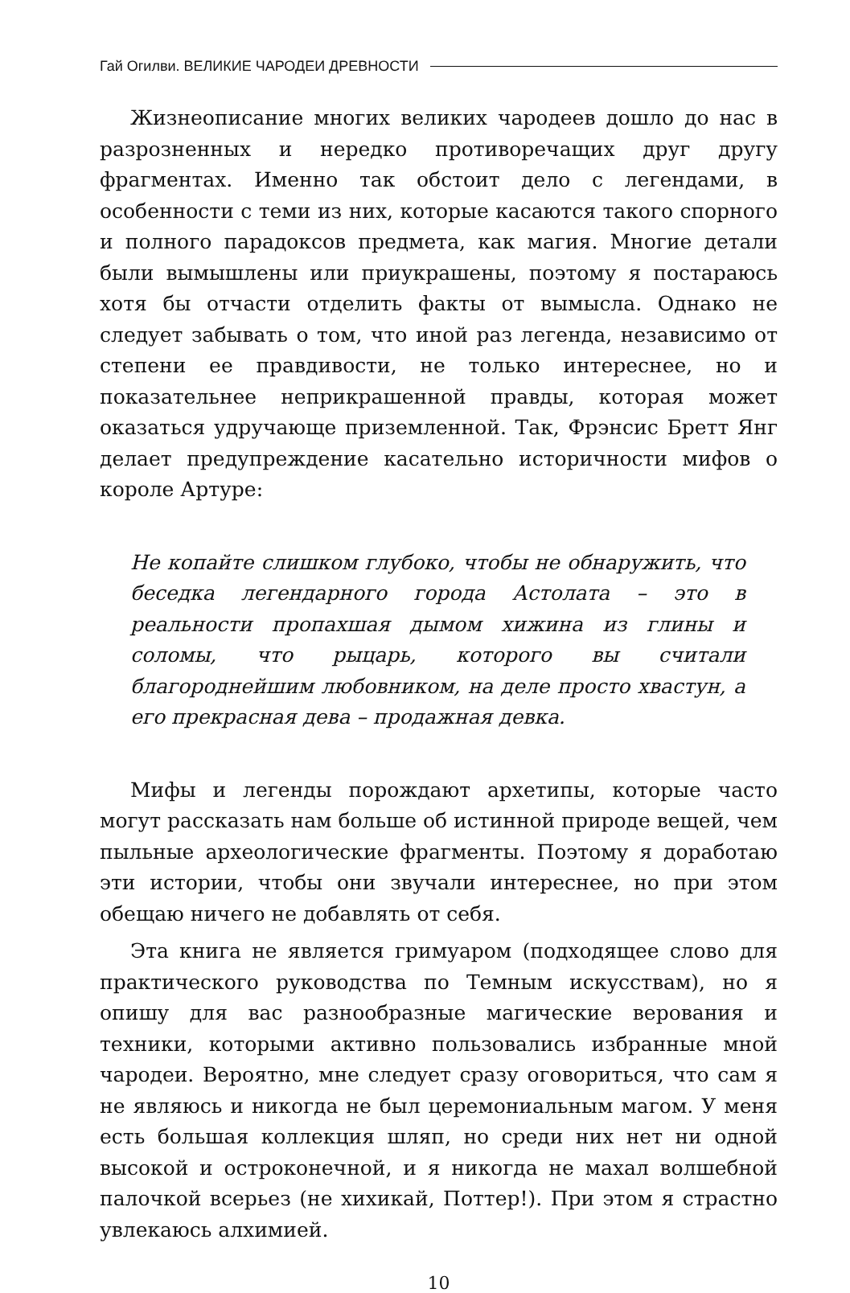Гай Огилви. ВЕЛИКИЕ ЧАРОДЕИ ДРЕВНОСТИ
Жизнеописание многих великих чародеев дошло до нас в разрозненных и нередко противоречащих друг другу фрагментах. Именно так обстоит дело с легендами, в особенности с теми из них, которые касаются такого спорного и полного парадоксов предмета, как магия. Многие детали были вымышлены или приукрашены, поэтому я постараюсь хотя бы отчасти отделить факты от вымысла. Однако не следует забывать о том, что иной раз легенда, независимо от степени ее правдивости, не только интереснее, но и показательнее неприкрашенной правды, которая может оказаться удручающе приземленной. Так, Фрэнсис Бретт Янг делает предупреждение касательно историчности мифов о короле Артуре:
Не копайте слишком глубоко, чтобы не обнаружить, что беседка легендарного города Астолата – это в реальности пропахшая дымом хижина из глины и соломы, что рыцарь, которого вы считали благороднейшим любовником, на деле просто хвастун, а его прекрасная дева – продажная девка.
Мифы и легенды порождают архетипы, которые часто могут рассказать нам больше об истинной природе вещей, чем пыльные археологические фрагменты. Поэтому я доработаю эти истории, чтобы они звучали интереснее, но при этом обещаю ничего не добавлять от себя.
Эта книга не является гримуаром (подходящее слово для практического руководства по Темным искусствам), но я опишу для вас разнообразные магические верования и техники, которыми активно пользовались избранные мной чародеи. Вероятно, мне следует сразу оговориться, что сам я не являюсь и никогда не был церемониальным магом. У меня есть большая коллекция шляп, но среди них нет ни одной высокой и остроконечной, и я никогда не махал волшебной палочкой всерьез (не хихикай, Поттер!). При этом я страстно увлекаюсь алхимией.
10